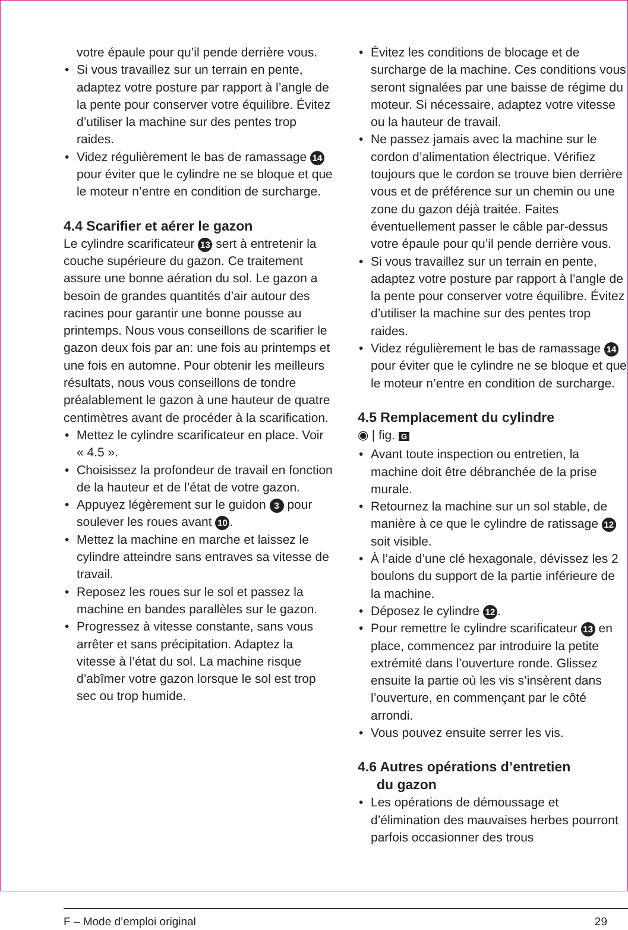votre épaule pour qu’il pende derrière vous.
• Si vous travaillez sur un terrain en pente, adaptez votre posture par rapport à l’angle de la pente pour conserver votre équilibre. Évitez d’utiliser la machine sur des pentes trop raides.
• Videz régulièrement le bas de ramas­sage 14 pour éviter que le cylindre ne se bloque et que le moteur n’entre en condition de surcharge.
4.4 Scarifier et aérer le gazon
Le cylindre scarificateur 13 sert à entretenir la couche supérieure du gazon. Ce traitement assure une bonne aération du sol. Le gazon a besoin de grandes quantités d’air autour des racines pour garantir une bonne pousse au printemps. Nous vous conseillons de scarifier le gazon deux fois par an: une fois au printemps et une fois en automne. Pour obtenir les meilleurs résultats, nous vous conseillons de tondre préalable­ment le gazon à une hauteur de quatre centimètres avant de procéder à la scarification.
• Mettez le cylindre scarificateur en place. Voir « 4.5 ».
• Choisissez la profondeur de travail en fonction de la hauteur et de l’état de votre gazon.
• Appuyez légèrement sur le guidon 3 pour soulever les roues avant 10.
• Mettez la machine en marche et laissez le cylindre atteindre sans entraves sa vitesse de travail.
• Reposez les roues sur le sol et passez la machine en bandes parallèles sur le gazon.
• Progressez à vitesse constante, sans vous arrêter et sans précipitation. Adaptez la vitesse à l’état du sol. La machine risque d’abîmer votre gazon lorsque le sol est trop sec ou trop humide.
• Évitez les conditions de blocage et de surcharge de la machine. Ces conditions vous seront signalées par une baisse de régime du moteur. Si nécessaire, adaptez votre vitesse ou la hauteur de travail.
• Ne passez jamais avec la machine sur le cordon d’alimentation électrique. Vérifiez toujours que le cordon se trouve bien derrière vous et de préférence sur un chemin ou une zone du gazon déjà traitée. Faites éventuellement passer le câble par-dessus votre épaule pour qu’il pende derrière vous.
• Si vous travaillez sur un terrain en pente, adaptez votre posture par rapport à l’angle de la pente pour conserver votre équilibre. Évitez d’utiliser la machine sur des pentes trop raides.
• Videz régulièrement le bas de ramas­sage 14 pour éviter que le cylindre ne se bloque et que le moteur n’entre en condition de surcharge.
4.5 Remplacement du cylindre
◉ | fig. G
• Avant toute inspection ou entretien, la machine doit être débranchée de la prise murale.
• Retournez la machine sur un sol stable, de manière à ce que le cylindre de ratissage 12 soit visible.
• À l’aide d’une clé hexagonale, dévissez les 2 boulons du support de la partie inférieure de la machine.
• Déposez le cylindre 12.
• Pour remettre le cylindre scarificateur 13 en place, commencez par introduire la petite extrémité dans l’ouverture ronde. Glissez ensuite la partie où les vis s’insèrent dans l’ouverture, en commençant par le côté arrondi.
• Vous pouvez ensuite serrer les vis.
4.6 Autres opérations d’entretien
du gazon
• Les opérations de démoussage et d’élimination des mauvaises herbes pourront parfois occasionner des trous
F – Mode d’emploi original 29